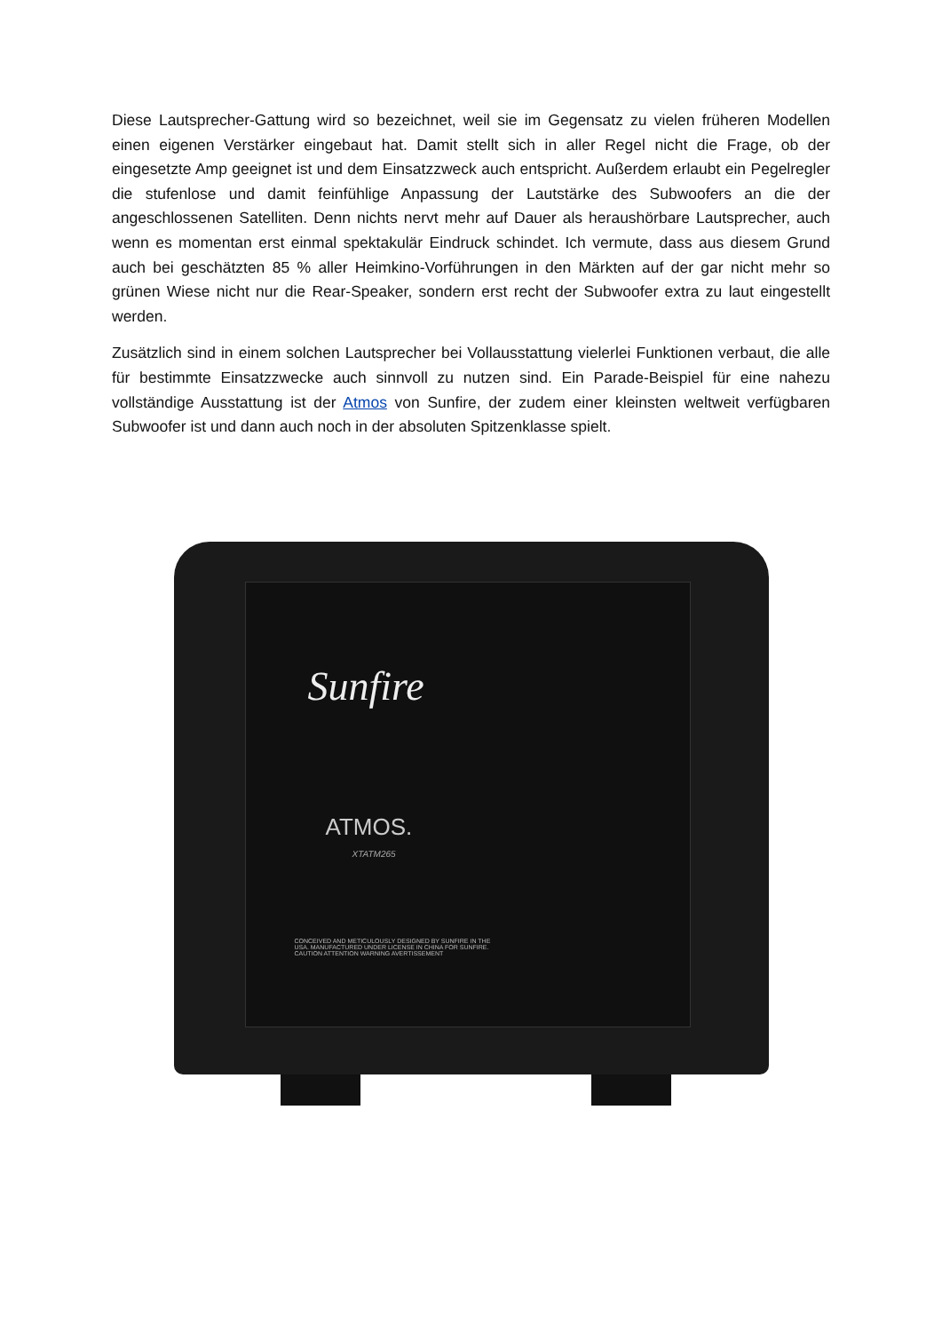Diese Lautsprecher-Gattung wird so bezeichnet, weil sie im Gegensatz zu vielen früheren Modellen einen eigenen Verstärker eingebaut hat. Damit stellt sich in aller Regel nicht die Frage, ob der eingesetzte Amp geeignet ist und dem Einsatzzweck auch entspricht. Außerdem erlaubt ein Pegelregler die stufenlose und damit feinfühlige Anpassung der Lautstärke des Subwoofers an die der angeschlossenen Satelliten. Denn nichts nervt mehr auf Dauer als heraushörbare Lautsprecher, auch wenn es momentan erst einmal spektakulär Eindruck schindet. Ich vermute, dass aus diesem Grund auch bei geschätzten 85 % aller Heimkino-Vorführungen in den Märkten auf der gar nicht mehr so grünen Wiese nicht nur die Rear-Speaker, sondern erst recht der Subwoofer extra zu laut eingestellt werden.
Zusätzlich sind in einem solchen Lautsprecher bei Vollausstattung vielerlei Funktionen verbaut, die alle für bestimmte Einsatzzwecke auch sinnvoll zu nutzen sind. Ein Parade-Beispiel für eine nahezu vollständige Ausstattung ist der Atmos von Sunfire, der zudem einer kleinsten weltweit verfügbaren Subwoofer ist und dann auch noch in der absoluten Spitzenklasse spielt.
Sunfire
ATMOS.
XTATM265
CONCEIVED AND METICULOUSLY DESIGNED BY SUNFIRE IN THE USA. MANUFACTURED UNDER LICENSE IN CHINA FOR SUNFIRE.
CAUTION ATTENTION WARNING AVERTISSEMENT